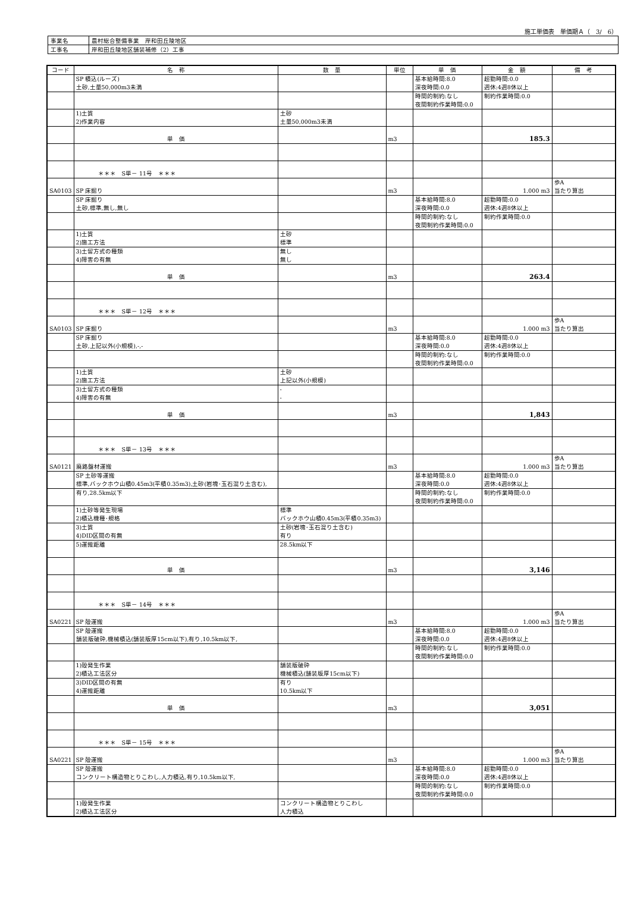施工単価表　単価期Ａ（　3/　6）
| 事業名 | 農村総合整備事業 岸和田丘陵地区 |
| 工事名 | 岸和田丘陵地区舗装補修（2）工事 |
| コード | 名 称 | 数 量 | 単位 | 単 価 | 金 額 | 備 考 |
| --- | --- | --- | --- | --- | --- | --- |
| | SP 積込(ルーズ) | | | 基本給時間:8.0 | 超勤時間:0.0 | |
| | 土砂,土量50,000m3未満 | | | 深夜時間:0.0 | 週休:4週8休以上 | |
| | | | | 時間的制約:なし | 制約作業時間:0.0 | |
| | | | | 夜間制約作業時間:0.0 | | |
| | 1)土質 | 土砂 | | | | |
| | 2)作業内容 | 土量50,000m3未満 | | | | |
| | 単 価 | | m3 | | 185.3 | |
| | ＊＊＊ S単－ 11号 ＊＊＊ | | | | | |
| SA0103 | SP 床掘り | | m3 | | 1.000 m3 | 歩A 当たり算出 |
| | SP 床掘り | | | 基本給時間:8.0 | 超勤時間:0.0 | |
| | 土砂,標準,無し,無し | | | 深夜時間:0.0 | 週休:4週8休以上 | |
| | | | | 時間的制約:なし | 制約作業時間:0.0 | |
| | | | | 夜間制約作業時間:0.0 | | |
| | 1)土質 | 土砂 | | | | |
| | 2)施工方法 | 標準 | | | | |
| | 3)土留方式の種類 | 無し | | | | |
| | 4)障害の有無 | 無し | | | | |
| | 単 価 | | m3 | | 263.4 | |
| | ＊＊＊ S単－ 12号 ＊＊＊ | | | | | |
| SA0103 | SP 床掘り | | m3 | | 1.000 m3 | 歩A 当たり算出 |
| | SP 床掘り | | | 基本給時間:8.0 | 超勤時間:0.0 | |
| | 土砂,上記以外(小規模),-,- | | | 深夜時間:0.0 | 週休:4週8休以上 | |
| | | | | 時間的制約:なし | 制約作業時間:0.0 | |
| | | | | 夜間制約作業時間:0.0 | | |
| | 1)土質 | 土砂 | | | | |
| | 2)施工方法 | 上記以外(小規模) | | | | |
| | 3)土留方式の種類 | - | | | | |
| | 4)障害の有無 | - | | | | |
| | 単 価 | | m3 | | 1,843 | |
| | ＊＊＊ S単－ 13号 ＊＊＊ | | | | | |
| SA0121 | 廃路盤材運搬 | | m3 | | 1.000 m3 | 歩A 当たり算出 |
| | SP 土砂等運搬 | | | 基本給時間:8.0 | 超勤時間:0.0 | |
| | 標準,バックホウ山積0.45m3(平積0.35m3),土砂(岩塊･玉石混り土含む), | | | 深夜時間:0.0 | 週休:4週8休以上 | |
| | 有り,28.5km以下 | | | 時間的制約:なし | 制約作業時間:0.0 | |
| | | | | 夜間制約作業時間:0.0 | | |
| | 1)土砂等発生現場 | 標準 | | | | |
| | 2)積込機種･規格 | バックホウ山積0.45m3(平積0.35m3) | | | | |
| | 3)土質 | 土砂(岩塊･玉石混り土含む) | | | | |
| | 4)DID区間の有無 | 有り | | | | |
| | 5)運搬距離 | 28.5km以下 | | | | |
| | 単 価 | | m3 | | 3,146 | |
| | ＊＊＊ S単－ 14号 ＊＊＊ | | | | | |
| SA0221 | SP 殻運搬 | | m3 | | 1.000 m3 | 歩A 当たり算出 |
| | SP 殻運搬 | | | 基本給時間:8.0 | 超勤時間:0.0 | |
| | 舗装版破砕,機械積込(舗装版厚15cm以下),有り,10.5km以下, | | | 深夜時間:0.0 | 週休:4週8休以上 | |
| | | | | 時間的制約:なし | 制約作業時間:0.0 | |
| | | | | 夜間制約作業時間:0.0 | | |
| | 1)殻発生作業 | 舗装版破砕 | | | | |
| | 2)積込工法区分 | 機械積込(舗装版厚15cm以下) | | | | |
| | 3)DID区間の有無 | 有り | | | | |
| | 4)運搬距離 | 10.5km以下 | | | | |
| | 単 価 | | m3 | | 3,051 | |
| | ＊＊＊ S単－ 15号 ＊＊＊ | | | | | |
| SA0221 | SP 殻運搬 | | m3 | | 1.000 m3 | 歩A 当たり算出 |
| | SP 殻運搬 | | | 基本給時間:8.0 | 超勤時間:0.0 | |
| | コンクリート構造物とりこわし,人力積込,有り,10.5km以下, | | | 深夜時間:0.0 | 週休:4週8休以上 | |
| | | | | 時間的制約:なし | 制約作業時間:0.0 | |
| | | | | 夜間制約作業時間:0.0 | | |
| | 1)殻発生作業 | コンクリート構造物とりこわし | | | | |
| | 2)積込工法区分 | 人力積込 | | | | |